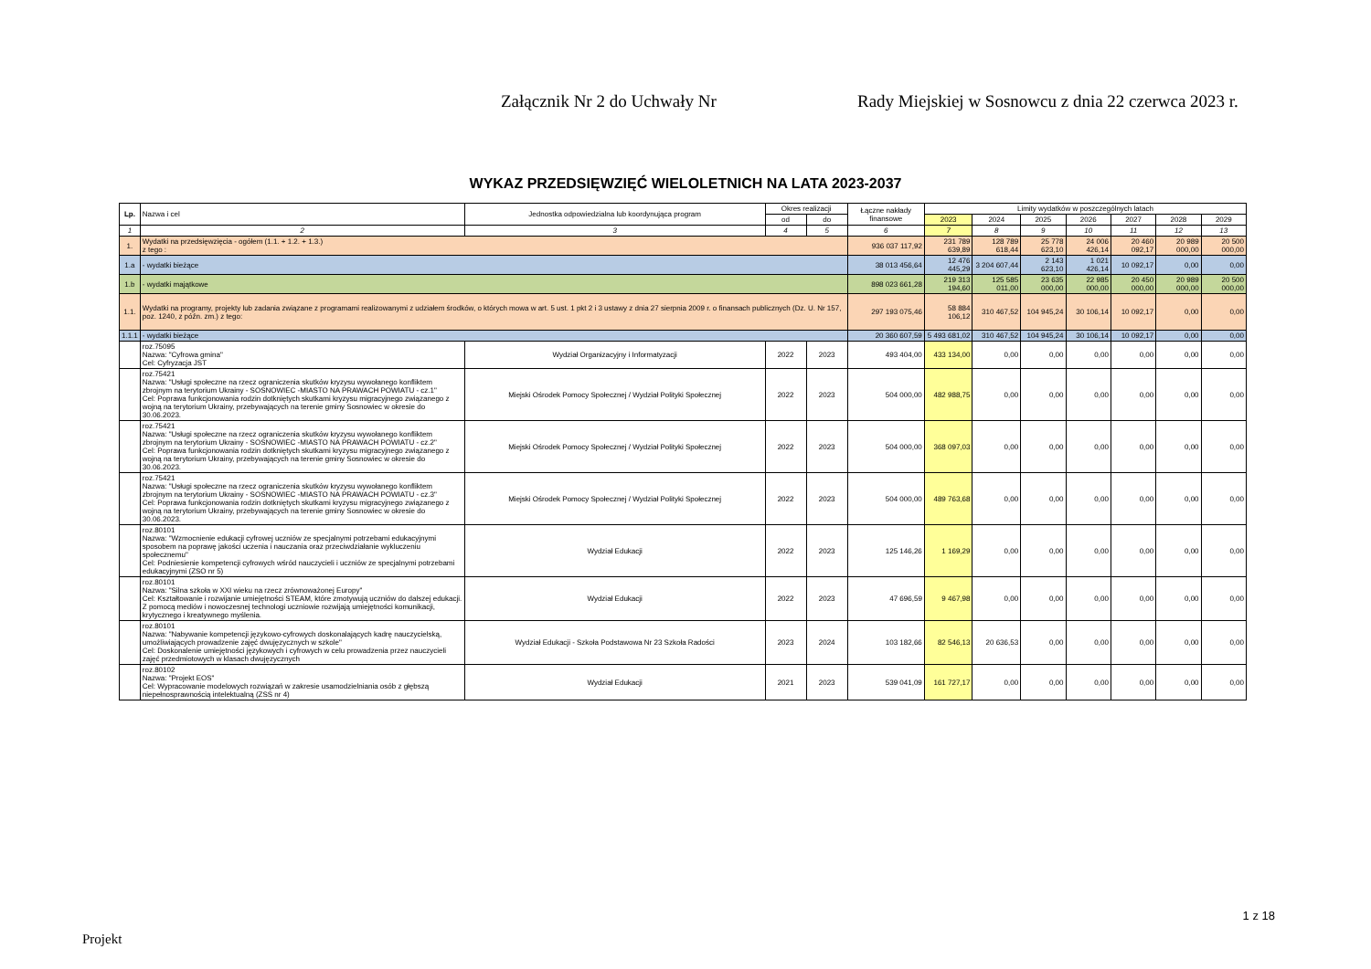Załącznik Nr 2 do Uchwały Nr Rady Miejskiej w Sosnowcu z dnia 22 czerwca 2023 r.
WYKAZ PRZEDSIĘWZIĘĆ WIELOLETNICH NA LATA 2023-2037
| Lp. | Nazwa i cel | Jednostka odpowiedzialna lub koordynująca program | Okres realizacji | | Łączne nakłady finansowe | Limity wydatków w poszczególnych latach | | | | | | |
| --- | --- | --- | --- | --- | --- | --- | --- | --- | --- | --- | --- | --- |
| | | | od | do | | 2023 | 2024 | 2025 | 2026 | 2027 | 2028 | 2029 |
| 1 | 2 | 3 | 4 | 5 | 6 | 7 | 8 | 9 | 10 | 11 | 12 | 13 |
| 1. | Wydatki na przedsięwzięcia - ogółem (1.1. + 1.2. + 1.3.) z tego : | | | | 936 037 117,92 | 231 789 639,89 | 128 789 618,44 | 25 778 623,10 | 24 006 426,14 | 20 460 092,17 | 20 989 000,00 | 20 500 000,00 |
| 1.a | - wydatki bieżące | | | | 38 013 456,64 | 12 476 445,29 | 3 204 607,44 | 2 143 623,10 | 1 021 426,14 | 10 092,17 | 0,00 | 0,00 |
| 1.b | - wydatki majątkowe | | | | 898 023 661,28 | 219 313 194,60 | 125 585 011,00 | 23 635 000,00 | 22 985 000,00 | 20 450 000,00 | 20 989 000,00 | 20 500 000,00 |
| 1.1. | Wydatki na programy, projekty lub zadania związane z programami realizowanymi z udziałem środków, o których mowa w art. 5 ust. 1 pkt 2 i 3 ustawy z dnia 27 sierpnia 2009 r. o finansach publicznych (Dz. U. Nr 157, poz. 1240, z późn. zm.) z tego: | | | | 297 193 075,46 | 58 884 106,12 | 310 467,52 | 104 945,24 | 30 106,14 | 10 092,17 | 0,00 | 0,00 |
| 1.1.1 | - wydatki bieżące | | | | 20 360 607,59 | 5 493 681,02 | 310 467,52 | 104 945,24 | 30 106,14 | 10 092,17 | 0,00 | 0,00 |
| | roz.75095 Nazwa: "Cyfrowa gmina" Cel: Cyfryzacja JST | Wydział Organizacyjny i Informatyzacji | 2022 | 2023 | 493 404,00 | 433 134,00 | 0,00 | 0,00 | 0,00 | 0,00 | 0,00 | 0,00 |
| | roz.75421 Nazwa: "Usługi społeczne na rzecz ograniczenia skutków kryzysu wywołanego konfliktem zbrojnym na terytorium Ukrainy - SOSNOWIEC -MIASTO NA PRAWACH POWIATU - cz.1" Cel: Poprawa funkcjonowania rodzin dotkniętych skutkami kryzysu migracyjnego związanego z wojną na terytorium Ukrainy, przebywających na terenie gminy Sosnowiec w okresie do 30.06.2023. | Miejski Ośrodek Pomocy Społecznej / Wydział Polityki Społecznej | 2022 | 2023 | 504 000,00 | 482 988,75 | 0,00 | 0,00 | 0,00 | 0,00 | 0,00 | 0,00 |
| | roz.75421 Nazwa: "Usługi społeczne na rzecz ograniczenia skutków kryzysu wywołanego konfliktem zbrojnym na terytorium Ukrainy - SOSNOWIEC -MIASTO NA PRAWACH POWIATU - cz.2" Cel: Poprawa funkcjonowania rodzin dotkniętych skutkami kryzysu migracyjnego związanego z wojną na terytorium Ukrainy, przebywających na terenie gminy Sosnowiec w okresie do 30.06.2023. | Miejski Ośrodek Pomocy Społecznej / Wydział Polityki Społecznej | 2022 | 2023 | 504 000,00 | 368 097,03 | 0,00 | 0,00 | 0,00 | 0,00 | 0,00 | 0,00 |
| | roz.75421 Nazwa: "Usługi społeczne na rzecz ograniczenia skutków kryzysu wywołanego konfliktem zbrojnym na terytorium Ukrainy - SOSNOWIEC -MIASTO NA PRAWACH POWIATU - cz.3" Cel: Poprawa funkcjonowania rodzin dotkniętych skutkami kryzysu migracyjnego związanego z wojną na terytorium Ukrainy, przebywających na terenie gminy Sosnowiec w okresie do 30.06.2023. | Miejski Ośrodek Pomocy Społecznej / Wydział Polityki Społecznej | 2022 | 2023 | 504 000,00 | 489 763,68 | 0,00 | 0,00 | 0,00 | 0,00 | 0,00 | 0,00 |
| | roz.80101 Nazwa: "Wzmocnienie edukacji cyfrowej uczniów ze specjalnymi potrzebami edukacyjnymi sposobem na poprawę jakości uczenia i nauczania oraz przeciwdziałanie wykluczeniu społecznemu" Cel: Podniesienie kompetencji cyfrowych wśród nauczycieli i uczniów ze specjalnymi potrzebami edukacyjnymi (ZSO nr 5) | Wydział Edukacji | 2022 | 2023 | 125 146,26 | 1 169,29 | 0,00 | 0,00 | 0,00 | 0,00 | 0,00 | 0,00 |
| | roz.80101 Nazwa: "Silna szkoła w XXI wieku na rzecz zrównoważonej Europy" Cel: Kształtowanie i rozwijanie umiejętności STEAM, które zmotywują uczniów do dalszej edukacji. Z pomocą mediów i nowoczesnej technologi uczniowie rozwijają umiejętności komunikacji, krytycznego i kreatywnego myślenia. | Wydział Edukacji | 2022 | 2023 | 47 696,59 | 9 467,98 | 0,00 | 0,00 | 0,00 | 0,00 | 0,00 | 0,00 |
| | roz.80101 Nazwa: "Nabywanie kompetencji językowo-cyfrowych doskonalających kadrę nauczycielską, umożliwiających prowadzenie zajęć dwujęzycznych w szkole" Cel: Doskonalenie umiejętności językowych i cyfrowych w celu prowadzenia przez nauczycieli zajęć przedmiotowych w klasach dwujęzycznych | Wydział Edukacji - Szkoła Podstawowa Nr 23 Szkoła Radości | 2023 | 2024 | 103 182,66 | 82 546,13 | 20 636,53 | 0,00 | 0,00 | 0,00 | 0,00 | 0,00 |
| | roz.80102 Nazwa: "Projekt EOS" Cel: Wypracowanie modelowych rozwiązań w zakresie usamodzielniania osób z głębszą niepełnosprawnością intelektualną (ZSS nr 4) | Wydział Edukacji | 2021 | 2023 | 539 041,09 | 161 727,17 | 0,00 | 0,00 | 0,00 | 0,00 | 0,00 | 0,00 |
1 z 18
Projekt